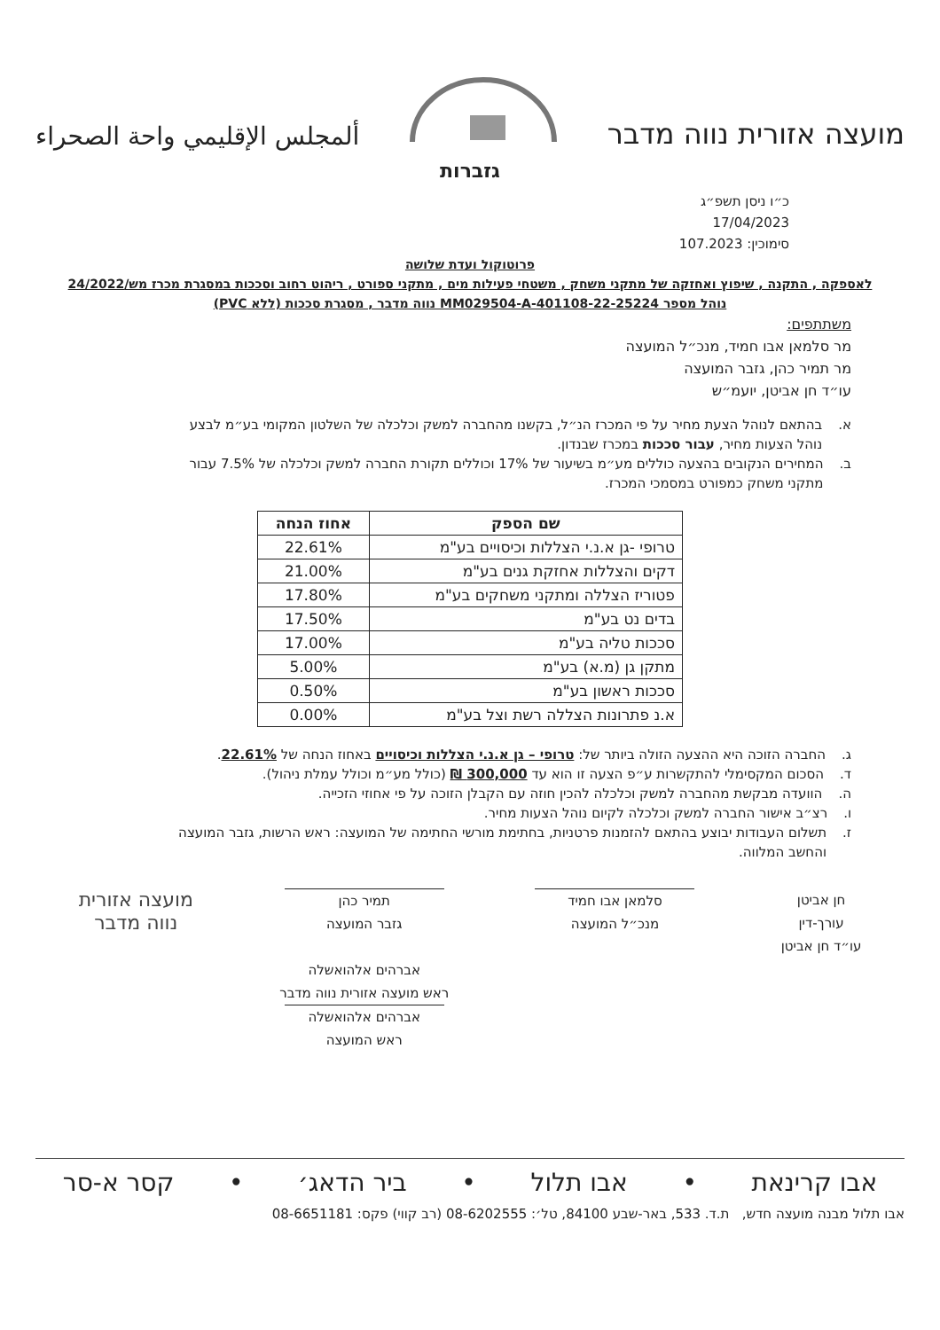מועצה אזורית נווה מדבר
ألمجلس الإقليمي واحة الصحراء
גזברות
כ״ו ניסן תשפ״ג
17/04/2023
סימוכין: 107.2023
פרוטוקול ועדת שלושה
לאספקה , התקנה , שיפוץ ואחזקה של מתקני משחק , משטחי פעילות מים , מתקני ספורט , ריהוט רחוב וסככות במסגרת מכרז מש/24/2022
נוהל מספר MM029504-A-401108-22-25224 נווה מדבר , מסגרת סככות (ללא PVC)
משתתפים:
מר סלמאן אבו חמיד, מנכ״ל המועצה
מר תמיר כהן, גזבר המועצה
עו״ד חן אביטן, יועמ״ש
א. בהתאם לנוהל הצעת מחיר על פי המכרז הנ״ל, בקשנו מהחברה למשק וכלכלה של השלטון המקומי בע״מ לבצע נוהל הצעות מחיר, עבור סככות במכרז שבנדון.
ב. המחירים הנקובים בהצעה כוללים מע״מ בשיעור של 17% וכוללים תקורת החברה למשק וכלכלה של 7.5% עבור מתקני משחק כמפורט במסמכי המכרז.
| שם הספק | אחוז הנחה |
| --- | --- |
| טרופי -גן א.נ.י הצללות וכיסויים בע"מ | 22.61% |
| דקים והצללות אחזקת גנים בע"מ | 21.00% |
| פטוריז הצללה ומתקני משחקים בע"מ | 17.80% |
| בדים נט בע"מ | 17.50% |
| סככות טליה בע"מ | 17.00% |
| מתקן גן (מ.א) בע"מ | 5.00% |
| סככות ראשון בע"מ | 0.50% |
| א.נ פתרונות הצללה רשת וצל בע"מ | 0.00% |
ג. החברה הזוכה היא ההצעה הזולה ביותר של: טרופי – גן א.נ.י הצללות וכיסויים באחוז הנחה של 22.61%.
ד. הסכום המקסימלי להתקשרות ע״פ הצעה זו הוא עד 300,000 ₪ (כולל מע״מ וכולל עמלת ניהול).
ה. הוועדה מבקשת מהחברה למשק וכלכלה להכין חוזה עם הקבלן הזוכה על פי אחוזי הזכייה.
ו. רצ״ב אישור החברה למשק וכלכלה לקיום נוהל הצעות מחיר.
ז. תשלום העבודות יבוצע בהתאם להזמנות פרטניות, בחתימת מורשי החתימה של המועצה: ראש הרשות, גזבר המועצה והחשב המלווה.
חן אביטן
עורך-דין
עו״ד חן אביטן
סלמאן אבו חמיד
מנכ״ל המועצה
תמיר כהן
גזבר המועצה
אברהים אלהואשלה
ראש מועצה אזורית נווה מדבר
אברהים אלהואשלה
ראש המועצה
מועצה אזורית
נווה מדבר
אבו קרינאת • אבו תלול • ביר הדאג׳ • קסר א-סר
אבו תלול מבנה מועצה חדש, ת.ד. 533, באר-שבע 84100, טל׳: 08-6202555 (רב קווי) פקס: 08-6651181